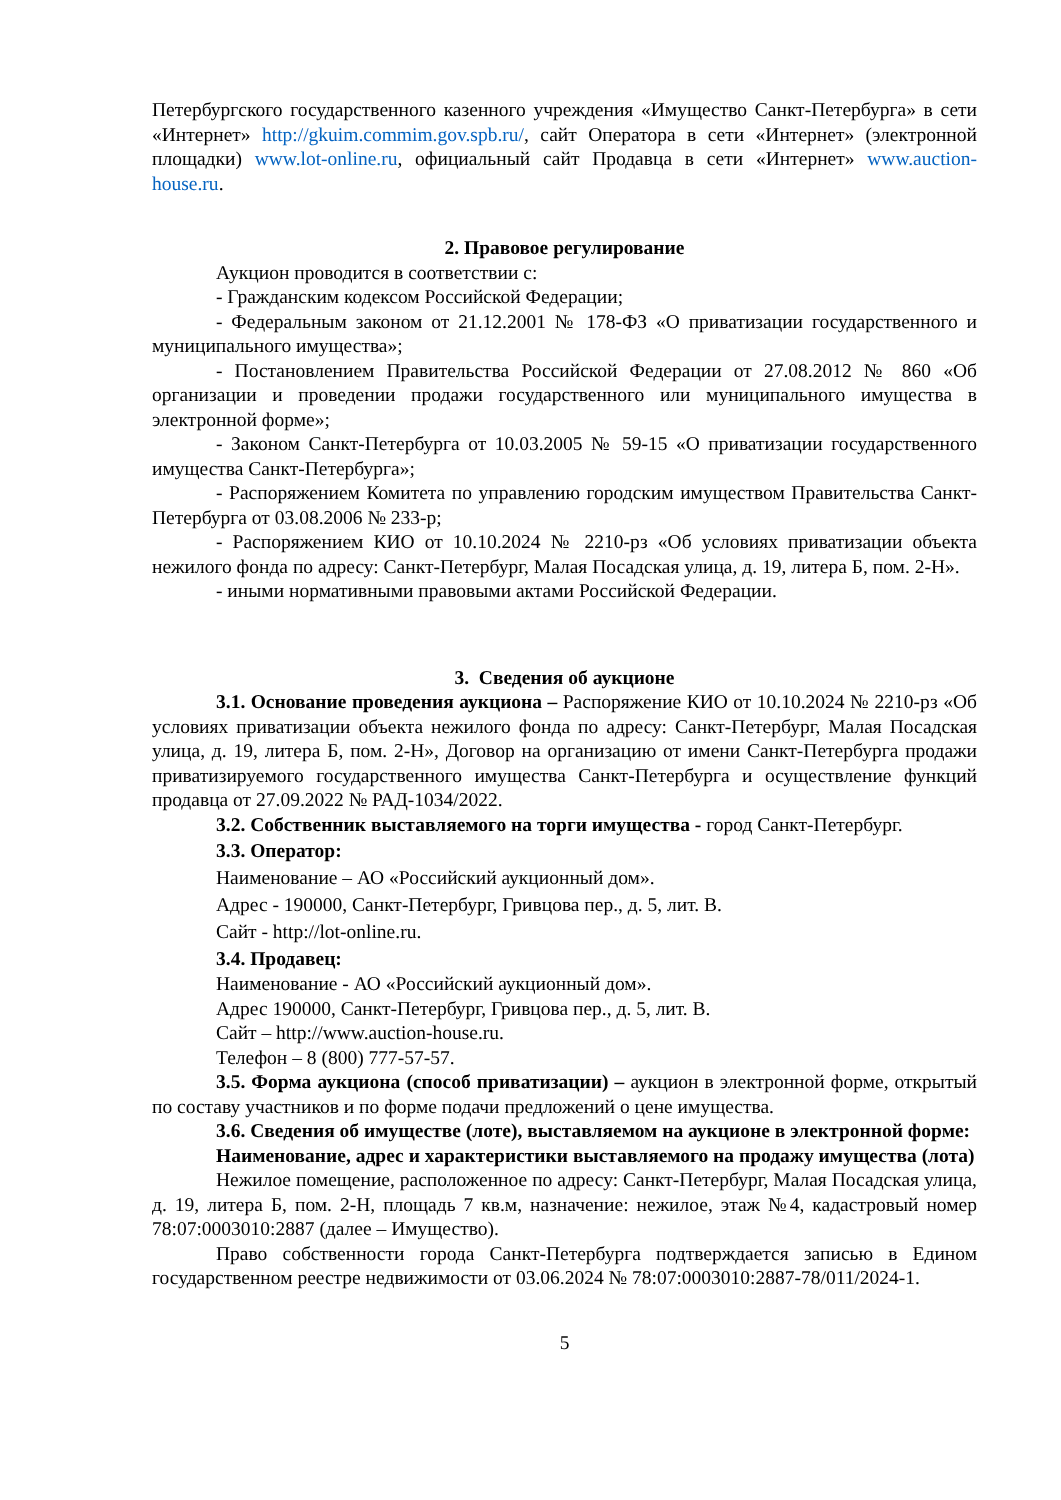Петербургского государственного казенного учреждения «Имущество Санкт-Петербурга» в сети «Интернет» http://gkuim.commim.gov.spb.ru/, сайт Оператора в сети «Интернет» (электронной площадки) www.lot-online.ru, официальный сайт Продавца в сети «Интернет» www.auction-house.ru.
2. Правовое регулирование
Аукцион проводится в соответствии с:
- Гражданским кодексом Российской Федерации;
- Федеральным законом от 21.12.2001 № 178-ФЗ «О приватизации государственного и муниципального имущества»;
- Постановлением Правительства Российской Федерации от 27.08.2012 № 860 «Об организации и проведении продажи государственного или муниципального имущества в электронной форме»;
- Законом Санкт-Петербурга от 10.03.2005 № 59-15 «О приватизации государственного имущества Санкт-Петербурга»;
- Распоряжением Комитета по управлению городским имуществом Правительства Санкт-Петербурга от 03.08.2006 № 233-р;
- Распоряжением КИО от 10.10.2024 № 2210-рз «Об условиях приватизации объекта нежилого фонда по адресу: Санкт-Петербург, Малая Посадская улица, д. 19, литера Б, пом. 2-Н».
- иными нормативными правовыми актами Российской Федерации.
3. Сведения об аукционе
3.1. Основание проведения аукциона – Распоряжение КИО от 10.10.2024 № 2210-рз «Об условиях приватизации объекта нежилого фонда по адресу: Санкт-Петербург, Малая Посадская улица, д. 19, литера Б, пом. 2-Н», Договор на организацию от имени Санкт-Петербурга продажи приватизируемого государственного имущества Санкт-Петербурга и осуществление функций продавца от 27.09.2022 № РАД-1034/2022.
3.2. Собственник выставляемого на торги имущества - город Санкт-Петербург.
3.3. Оператор:
Наименование – АО «Российский аукционный дом».
Адрес - 190000, Санкт-Петербург, Гривцова пер., д. 5, лит. В.
Сайт - http://lot-online.ru.
3.4. Продавец:
Наименование - АО «Российский аукционный дом».
Адрес 190000, Санкт-Петербург, Гривцова пер., д. 5, лит. В.
Сайт – http://www.auction-house.ru.
Телефон – 8 (800) 777-57-57.
3.5. Форма аукциона (способ приватизации) – аукцион в электронной форме, открытый по составу участников и по форме подачи предложений о цене имущества.
3.6. Сведения об имуществе (лоте), выставляемом на аукционе в электронной форме:
Наименование, адрес и характеристики выставляемого на продажу имущества (лота)
Нежилое помещение, расположенное по адресу: Санкт-Петербург, Малая Посадская улица, д. 19, литера Б, пом. 2-Н, площадь 7 кв.м, назначение: нежилое, этаж №4, кадастровый номер 78:07:0003010:2887 (далее – Имущество).
Право собственности города Санкт-Петербурга подтверждается записью в Едином государственном реестре недвижимости от 03.06.2024 № 78:07:0003010:2887-78/011/2024-1.
5